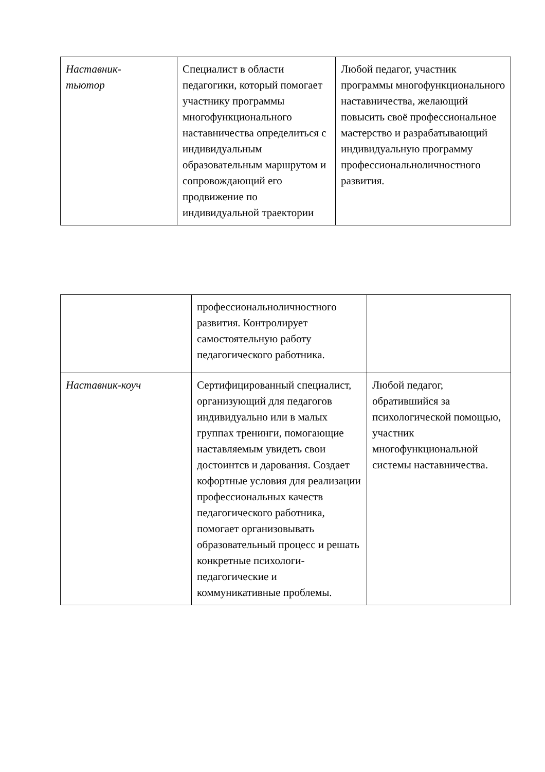| Наставник- тьютор | Специалист в области педагогики, который помогает участнику программы многофункционального наставничества определиться с индивидуальным образовательным маршрутом и сопровождающий его продвижение по индивидуальной траектории | Любой педагог, участник программы многофункционального наставничества, желающий повысить своё профессиональное мастерство и разрабатывающий индивидуальную программу профессиональноличностного развития. |
| | профессиональноличностного развития. Контролирует самостоятельную работу педагогического работника. | |
| Наставник-коуч | Сертифицированный специалист, организующий для педагогов индивидуально или в малых группах тренинги, помогающие наставляемым увидеть свои достоинтсв и дарования. Создает кофортные условия для реализации профессиональных качеств педагогического работника, помогает организовывать образовательный процесс и решать конкретные психологи-педагогические и коммуникативные проблемы. | Любой педагог, обратившийся за психологической помощью, участник многофункциональной системы наставничества. |